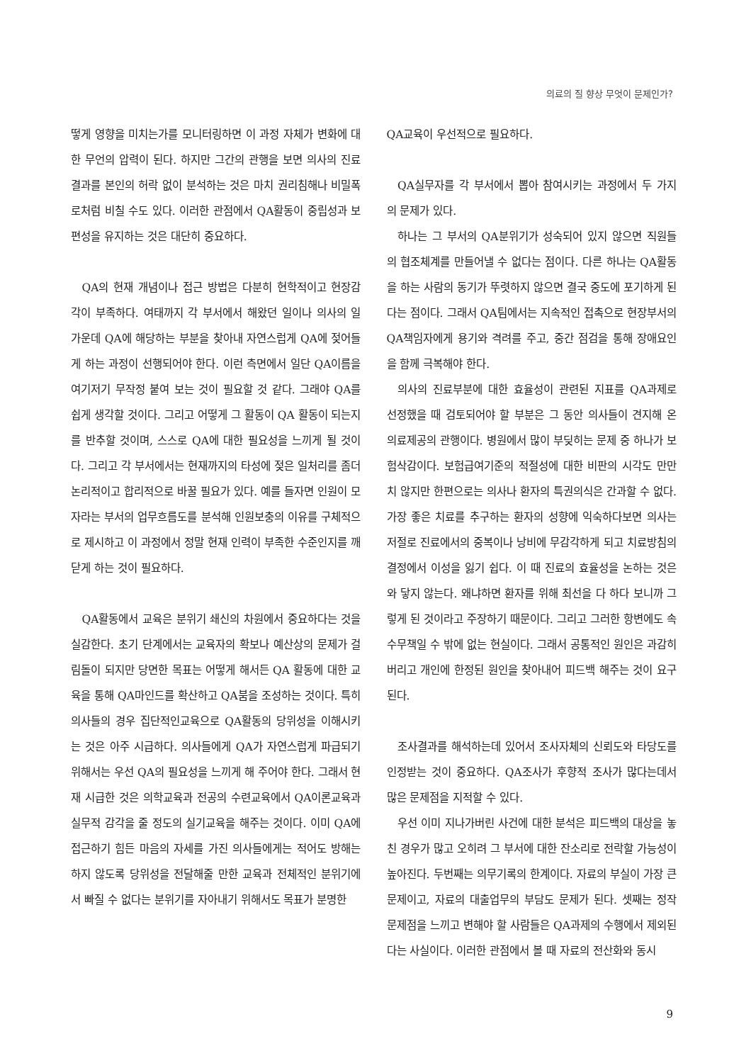의료의 질 향상 무엇이 문제인가?
떻게 영향을 미치는가를 모니터링하면 이 과정 자체가 변화에 대한 무언의 압력이 된다. 하지만 그간의 관행을 보면 의사의 진료결과를 본인의 허락 없이 분석하는 것은 마치 권리침해나 비밀폭로처럼 비칠 수도 있다. 이러한 관점에서 QA활동이 중립성과 보편성을 유지하는 것은 대단히 중요하다.
QA의 현재 개념이나 접근 방법은 다분히 현학적이고 현장감각이 부족하다. 여태까지 각 부서에서 해왔던 일이나 의사의 일 가운데 QA에 해당하는 부분을 찾아내 자연스럽게 QA에 젖어들게 하는 과정이 선행되어야 한다. 이런 측면에서 일단 QA이름을 여기저기 무작정 붙여 보는 것이 필요할 것 같다. 그래야 QA를 쉽게 생각할 것이다. 그리고 어떻게 그 활동이 QA 활동이 되는지를 반추할 것이며, 스스로 QA에 대한 필요성을 느끼게 될 것이다. 그리고 각 부서에서는 현재까지의 타성에 젖은 일처리를 좀더 논리적이고 합리적으로 바꿀 필요가 있다. 예를 들자면 인원이 모자라는 부서의 업무흐름도를 분석해 인원보충의 이유를 구체적으로 제시하고 이 과정에서 정말 현재 인력이 부족한 수준인지를 깨닫게 하는 것이 필요하다.
QA활동에서 교육은 분위기 쇄신의 차원에서 중요하다는 것을 실감한다. 초기 단계에서는 교육자의 확보나 예산상의 문제가 걸림돌이 되지만 당면한 목표는 어떻게 해서든 QA 활동에 대한 교육을 통해 QA마인드를 확산하고 QA붐을 조성하는 것이다. 특히 의사들의 경우 집단적인교육으로 QA활동의 당위성을 이해시키는 것은 아주 시급하다. 의사들에게 QA가 자연스럽게 파급되기 위해서는 우선 QA의 필요성을 느끼게 해 주어야 한다. 그래서 현재 시급한 것은 의학교육과 전공의 수련교육에서 QA이론교육과 실무적 감각을 줄 정도의 실기교육을 해주는 것이다. 이미 QA에 접근하기 힘든 마음의 자세를 가진 의사들에게는 적어도 방해는 하지 않도록 당위성을 전달해줄 만한 교육과 전체적인 분위기에서 빠질 수 없다는 분위기를 자아내기 위해서도 목표가 분명한
QA교육이 우선적으로 필요하다.
QA실무자를 각 부서에서 뽑아 참여시키는 과정에서 두 가지의 문제가 있다.
하나는 그 부서의 QA분위기가 성숙되어 있지 않으면 직원들의 협조체계를 만들어낼 수 없다는 점이다. 다른 하나는 QA활동을 하는 사람의 동기가 뚜렷하지 않으면 결국 중도에 포기하게 된다는 점이다. 그래서 QA팀에서는 지속적인 접촉으로 현장부서의 QA책임자에게 용기와 격려를 주고, 중간 점검을 통해 장애요인을 함께 극복해야 한다.
의사의 진료부분에 대한 효율성이 관련된 지표를 QA과제로 선정했을 때 검토되어야 할 부분은 그 동안 의사들이 견지해 온 의료제공의 관행이다. 병원에서 많이 부딪히는 문제 중 하나가 보험삭감이다. 보험급여기준의 적절성에 대한 비판의 시각도 만만치 않지만 한편으로는 의사나 환자의 특권의식은 간과할 수 없다. 가장 좋은 치료를 추구하는 환자의 성향에 익숙하다보면 의사는 저절로 진료에서의 중복이나 낭비에 무감각하게 되고 치료방침의 결정에서 이성을 잃기 쉽다. 이 때 진료의 효율성을 논하는 것은 와 닿지 않는다. 왜냐하면 환자를 위해 최선을 다 하다 보니까 그렇게 된 것이라고 주장하기 때문이다. 그리고 그러한 항변에도 속수무책일 수 밖에 없는 현실이다. 그래서 공통적인 원인은 과감히 버리고 개인에 한정된 원인을 찾아내어 피드백 해주는 것이 요구된다.
조사결과를 해석하는데 있어서 조사자체의 신뢰도와 타당도를 인정받는 것이 중요하다. QA조사가 후향적 조사가 많다는데서 많은 문제점을 지적할 수 있다.
우선 이미 지나가버린 사건에 대한 분석은 피드백의 대상을 놓친 경우가 많고 오히려 그 부서에 대한 잔소리로 전락할 가능성이 높아진다. 두번째는 의무기록의 한계이다. 자료의 부실이 가장 큰 문제이고, 자료의 대출업무의 부담도 문제가 된다. 셋째는 정작 문제점을 느끼고 변해야 할 사람들은 QA과제의 수행에서 제외된다는 사실이다. 이러한 관점에서 볼 때 자료의 전산화와 동시
9